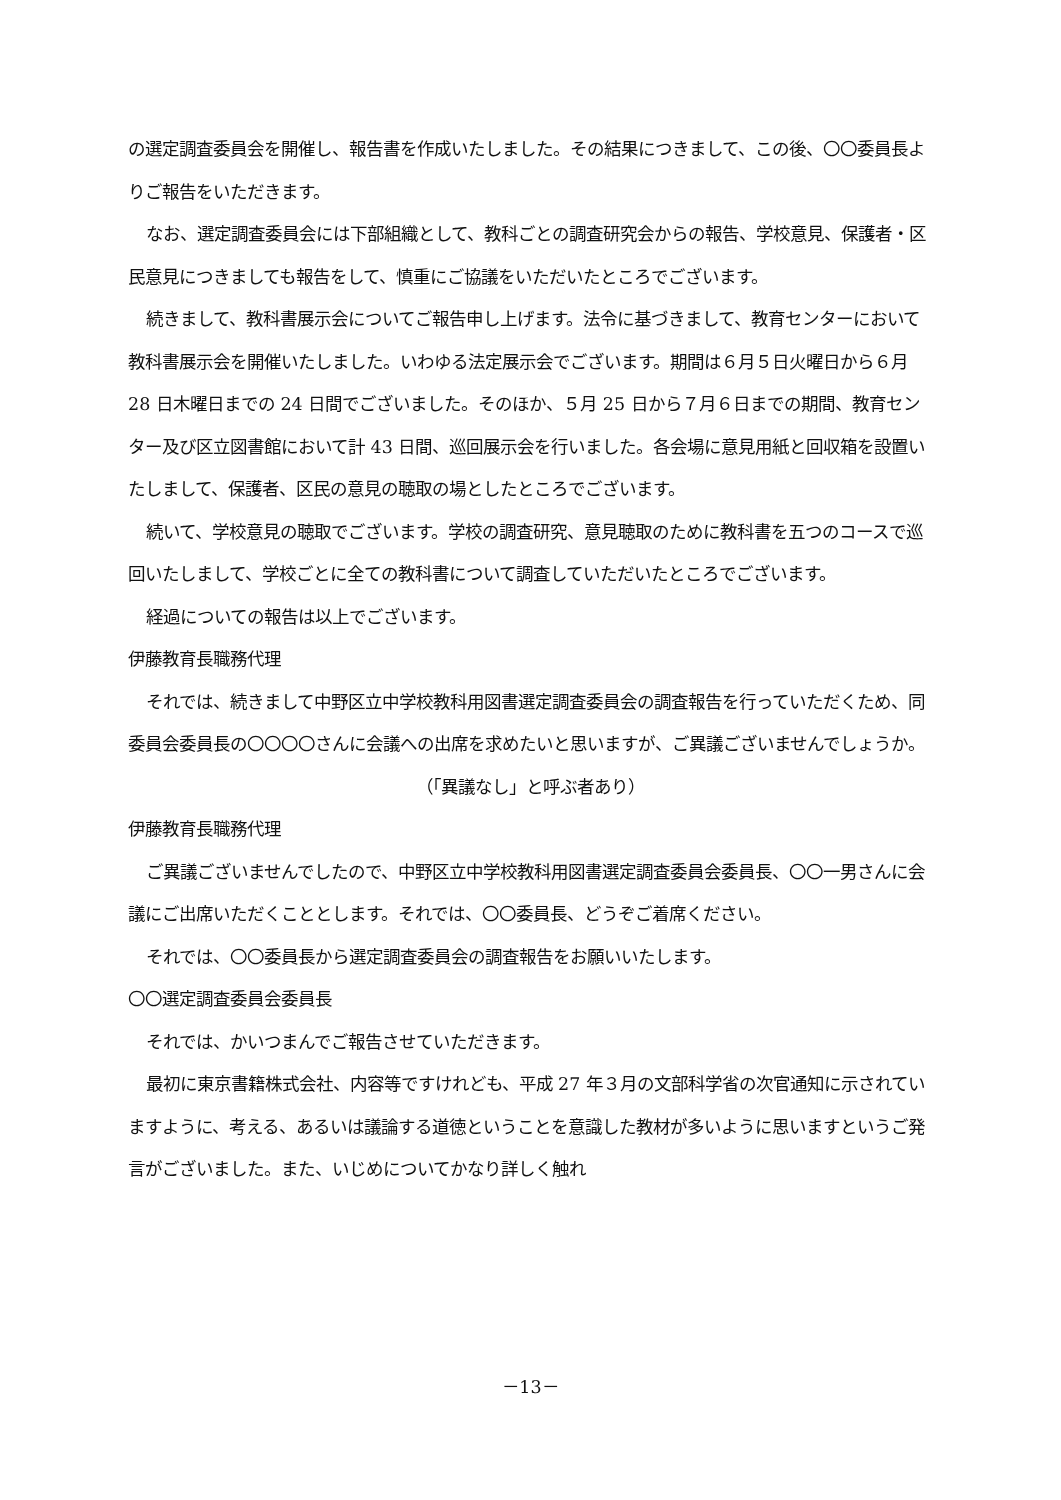の選定調査委員会を開催し、報告書を作成いたしました。その結果につきまして、この後、〇〇委員長よりご報告をいただきます。
なお、選定調査委員会には下部組織として、教科ごとの調査研究会からの報告、学校意見、保護者・区民意見につきましても報告をして、慎重にご協議をいただいたところでございます。
続きまして、教科書展示会についてご報告申し上げます。法令に基づきまして、教育センターにおいて教科書展示会を開催いたしました。いわゆる法定展示会でございます。期間は６月５日火曜日から６月 28 日木曜日までの 24 日間でございました。そのほか、５月 25 日から７月６日までの期間、教育センター及び区立図書館において計 43 日間、巡回展示会を行いました。各会場に意見用紙と回収箱を設置いたしまして、保護者、区民の意見の聴取の場としたところでございます。
続いて、学校意見の聴取でございます。学校の調査研究、意見聴取のために教科書を五つのコースで巡回いたしまして、学校ごとに全ての教科書について調査していただいたところでございます。
経過についての報告は以上でございます。
伊藤教育長職務代理
それでは、続きまして中野区立中学校教科用図書選定調査委員会の調査報告を行っていただくため、同委員会委員長の〇〇〇〇さんに会議への出席を求めたいと思いますが、ご異議ございませんでしょうか。
（「異議なし」と呼ぶ者あり）
伊藤教育長職務代理
ご異議ございませんでしたので、中野区立中学校教科用図書選定調査委員会委員長、〇〇一男さんに会議にご出席いただくこととします。それでは、〇〇委員長、どうぞご着席ください。
それでは、〇〇委員長から選定調査委員会の調査報告をお願いいたします。
〇〇選定調査委員会委員長
それでは、かいつまんでご報告させていただきます。
最初に東京書籍株式会社、内容等ですけれども、平成 27 年３月の文部科学省の次官通知に示されていますように、考える、あるいは議論する道徳ということを意識した教材が多いように思いますというご発言がございました。また、いじめについてかなり詳しく触れ
－13－